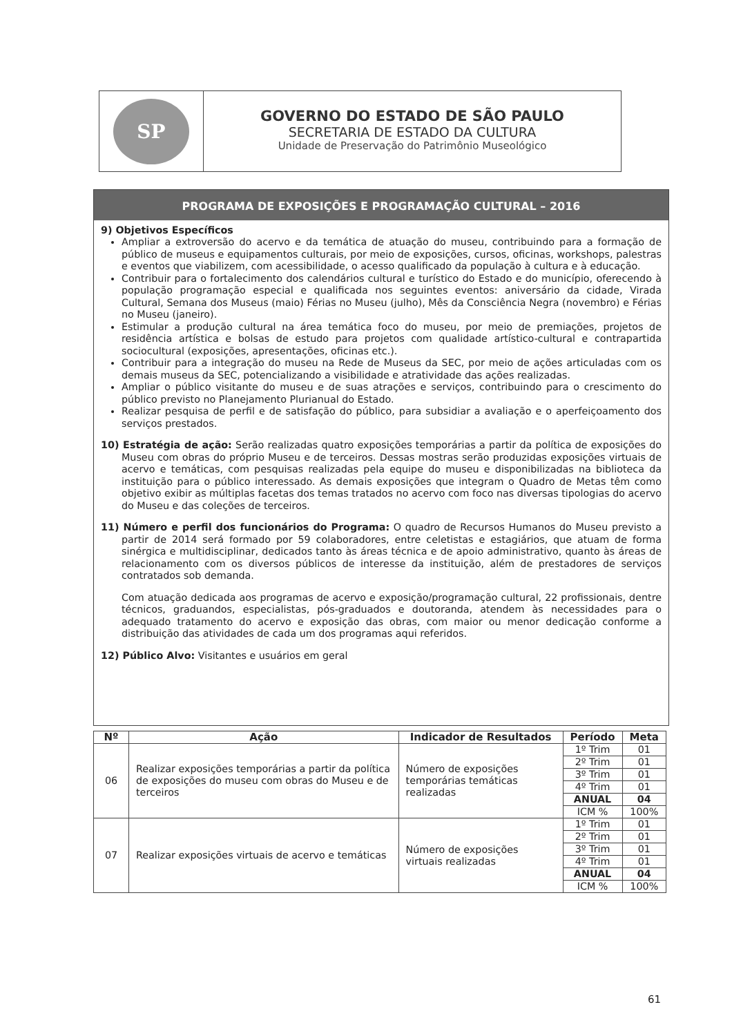SP
GOVERNO DO ESTADO DE SÃO PAULO
SECRETARIA DE ESTADO DA CULTURA
Unidade de Preservação do Patrimônio Museológico
PROGRAMA DE EXPOSIÇÕES E PROGRAMAÇÃO CULTURAL – 2016
9) Objetivos Específicos
Ampliar a extroversão do acervo e da temática de atuação do museu, contribuindo para a formação de público de museus e equipamentos culturais, por meio de exposições, cursos, oficinas, workshops, palestras e eventos que viabilizem, com acessibilidade, o acesso qualificado da população à cultura e à educação.
Contribuir para o fortalecimento dos calendários cultural e turístico do Estado e do município, oferecendo à população programação especial e qualificada nos seguintes eventos: aniversário da cidade, Virada Cultural, Semana dos Museus (maio) Férias no Museu (julho), Mês da Consciência Negra (novembro) e Férias no Museu (janeiro).
Estimular a produção cultural na área temática foco do museu, por meio de premiações, projetos de residência artística e bolsas de estudo para projetos com qualidade artístico-cultural e contrapartida sociocultural (exposições, apresentações, oficinas etc.).
Contribuir para a integração do museu na Rede de Museus da SEC, por meio de ações articuladas com os demais museus da SEC, potencializando a visibilidade e atratividade das ações realizadas.
Ampliar o público visitante do museu e de suas atrações e serviços, contribuindo para o crescimento do público previsto no Planejamento Plurianual do Estado.
Realizar pesquisa de perfil e de satisfação do público, para subsidiar a avaliação e o aperfeiçoamento dos serviços prestados.
10) Estratégia de ação: Serão realizadas quatro exposições temporárias a partir da política de exposições do Museu com obras do próprio Museu e de terceiros. Dessas mostras serão produzidas exposições virtuais de acervo e temáticas, com pesquisas realizadas pela equipe do museu e disponibilizadas na biblioteca da instituição para o público interessado. As demais exposições que integram o Quadro de Metas têm como objetivo exibir as múltiplas facetas dos temas tratados no acervo com foco nas diversas tipologias do acervo do Museu e das coleções de terceiros.
11) Número e perfil dos funcionários do Programa: O quadro de Recursos Humanos do Museu previsto a partir de 2014 será formado por 59 colaboradores, entre celetistas e estagiários, que atuam de forma sinérgica e multidisciplinar, dedicados tanto às áreas técnica e de apoio administrativo, quanto às áreas de relacionamento com os diversos públicos de interesse da instituição, além de prestadores de serviços contratados sob demanda.
Com atuação dedicada aos programas de acervo e exposição/programação cultural, 22 profissionais, dentre técnicos, graduandos, especialistas, pós-graduados e doutoranda, atendem às necessidades para o adequado tratamento do acervo e exposição das obras, com maior ou menor dedicação conforme a distribuição das atividades de cada um dos programas aqui referidos.
12) Público Alvo: Visitantes e usuários em geral
| Nº | Ação | Indicador de Resultados | Período | Meta |
| --- | --- | --- | --- | --- |
| 06 | Realizar exposições temporárias a partir da política de exposições do museu com obras do Museu e de terceiros | Número de exposições temporárias temáticas realizadas | 1º Trim | 01 |
| | | | 2º Trim | 01 |
| | | | 3º Trim | 01 |
| | | | 4º Trim | 01 |
| | | | ANUAL | 04 |
| | | | ICM % | 100% |
| 07 | Realizar exposições virtuais de acervo e temáticas | Número de exposições virtuais realizadas | 1º Trim | 01 |
| | | | 2º Trim | 01 |
| | | | 3º Trim | 01 |
| | | | 4º Trim | 01 |
| | | | ANUAL | 04 |
| | | | ICM % | 100% |
61